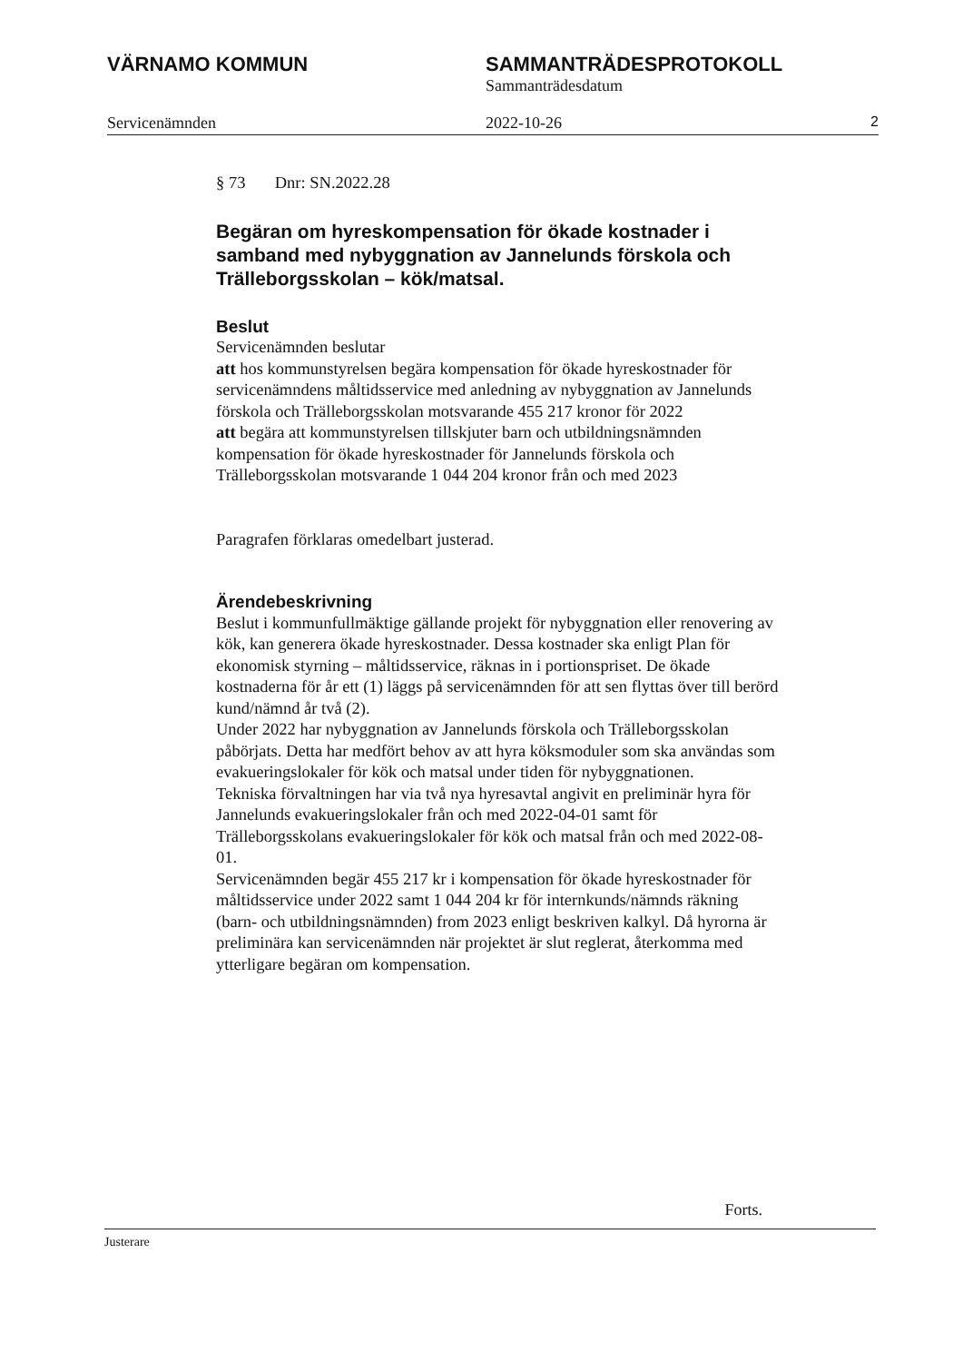VÄRNAMO KOMMUN SAMMANTRÄDESPROTOKOLL
Sammanträdesdatum
Servicenämnden 2022-10-26 2
§ 73 Dnr: SN.2022.28
Begäran om hyreskompensation för ökade kostnader i samband med nybyggnation av Jannelunds förskola och Trälleborgsskolan – kök/matsal.
Beslut
Servicenämnden beslutar
att hos kommunstyrelsen begära kompensation för ökade hyreskostnader för servicenämndens måltidsservice med anledning av nybyggnation av Jannelunds förskola och Trälleborgsskolan motsvarande 455 217 kronor för 2022
att begära att kommunstyrelsen tillskjuter barn och utbildningsnämnden kompensation för ökade hyreskostnader för Jannelunds förskola och Trälleborgsskolan motsvarande 1 044 204 kronor från och med 2023
Paragrafen förklaras omedelbart justerad.
Ärendebeskrivning
Beslut i kommunfullmäktige gällande projekt för nybyggnation eller renovering av kök, kan generera ökade hyreskostnader. Dessa kostnader ska enligt Plan för ekonomisk styrning – måltidsservice, räknas in i portionspriset. De ökade kostnaderna för år ett (1) läggs på servicenämnden för att sen flyttas över till berörd kund/nämnd år två (2).
Under 2022 har nybyggnation av Jannelunds förskola och Trälleborgsskolan påbörjats. Detta har medfört behov av att hyra köksmoduler som ska användas som evakueringslokaler för kök och matsal under tiden för nybyggnationen.
Tekniska förvaltningen har via två nya hyresavtal angivit en preliminär hyra för Jannelunds evakueringslokaler från och med 2022-04-01 samt för Trälleborgsskolans evakueringslokaler för kök och matsal från och med 2022-08-01.
Servicenämnden begär 455 217 kr i kompensation för ökade hyreskostnader för måltidsservice under 2022 samt 1 044 204 kr för internkunds/nämnds räkning (barn- och utbildningsnämnden) from 2023 enligt beskriven kalkyl. Då hyrorna är preliminära kan servicenämnden när projektet är slut reglerat, återkomma med ytterligare begäran om kompensation.
Forts.
Justerare